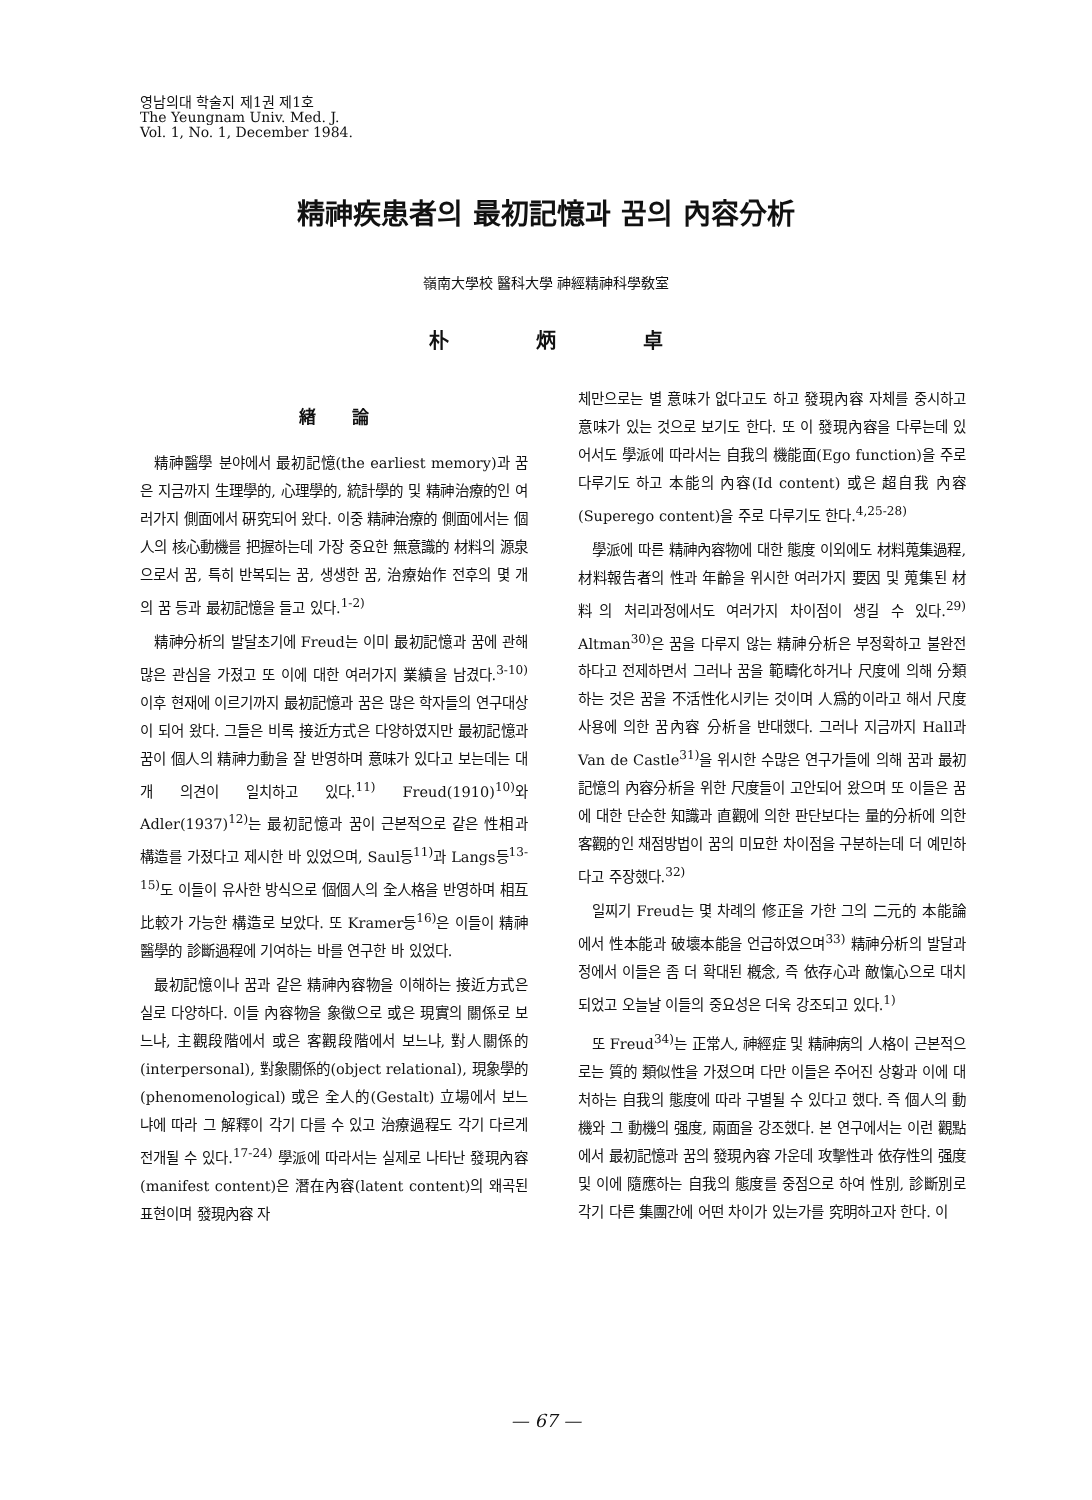영남의대 학술지 제1권 제1호
The Yeungnam Univ. Med. J.
Vol. 1, No. 1, December 1984.
精神疾患者의 最初記憶과 꿈의 內容分析
嶺南大學校 醫科大學 神經精神科學敎室
朴 炳 卓
緖 論
精神醫學 분야에서 最初記憶(the earliest memory)과 꿈은 지금까지 生理學的, 心理學的, 統計學的 및 精神治療的인 여러가지 側面에서 硏究되어 왔다. 이중 精神治療的 側面에서는 個人의 核心動機를 把握하는데 가장 중요한 無意識的 材料의 源泉으로서 꿈, 특히 반복되는 꿈, 생생한 꿈, 治療始作 전후의 몇 개의 꿈 등과 最初記憶을 들고 있다.<sup>1-2)</sup>
精神分析의 발달초기에 Freud는 이미 最初記憶과 꿈에 관해 많은 관심을 가졌고 또 이에 대한 여러가지 業績을 남겼다.<sup>3-10)</sup> 이후 현재에 이르기까지 最初記憶과 꿈은 많은 학자들의 연구대상이 되어 왔다. 그들은 비록 接近方式은 다양하였지만 最初記憶과 꿈이 個人의 精神力動을 잘 반영하며 意味가 있다고 보는데는 대개 의견이 일치하고 있다.<sup>11)</sup> Freud(1910)<sup>10)</sup>와 Adler(1937)<sup>12)</sup>는 最初記憶과 꿈이 근본적으로 같은 性相과 構造를 가졌다고 제시한 바 있었으며, Saul등<sup>11)</sup>과 Langs등<sup>13-15)</sup>도 이들이 유사한 방식으로 個個人의 全人格을 반영하며 相互比較가 가능한 構造로 보았다. 또 Kramer등<sup>16)</sup>은 이들이 精神醫學的 診斷過程에 기여하는 바를 연구한 바 있었다.
最初記憶이나 꿈과 같은 精神內容物을 이해하는 接近方式은 실로 다양하다. 이들 內容物을 象徵으로 或은 現實의 關係로 보느냐, 主觀段階에서 或은 客觀段階에서 보느냐, 對人關係的(interpersonal), 對象關係的(object relational), 現象學的(phenomenological) 或은 全人的(Gestalt) 立場에서 보느냐에 따라 그 解釋이 각기 다를 수 있고 治療過程도 각기 다르게 전개될 수 있다.<sup>17-24)</sup> 學派에 따라서는 실제로 나타난 發現內容(manifest content)은 潛在內容(latent content)의 왜곡된 표현이며 發現內容 자
체만으로는 별 意味가 없다고도 하고 發現內容 자체를 중시하고 意味가 있는 것으로 보기도 한다. 또 이 發現內容을 다루는데 있어서도 學派에 따라서는 自我의 機能面(Ego function)을 주로 다루기도 하고 本能의 內容(Id content) 或은 超自我 內容(Superego content)을 주로 다루기도 한다.<sup>4,25-28)</sup>
學派에 따른 精神內容物에 대한 態度 이외에도 材料蒐集過程, 材料報告者의 性과 年齡을 위시한 여러가지 要因 및 蒐集된 材料의 처리과정에서도 여러가지 차이점이 생길 수 있다.<sup>29)</sup> Altman<sup>30)</sup>은 꿈을 다루지 않는 精神分析은 부정확하고 불완전하다고 전제하면서 그러나 꿈을 範疇化하거나 尺度에 의해 分類하는 것은 꿈을 不活性化시키는 것이며 人爲的이라고 해서 尺度 사용에 의한 꿈內容 分析을 반대했다. 그러나 지금까지 Hall과 Van de Castle<sup>31)</sup>을 위시한 수많은 연구가들에 의해 꿈과 最初記憶의 內容分析을 위한 尺度들이 고안되어 왔으며 또 이들은 꿈에 대한 단순한 知識과 直觀에 의한 판단보다는 量的分析에 의한 客觀的인 채점방법이 꿈의 미묘한 차이점을 구분하는데 더 예민하다고 주장했다.<sup>32)</sup>
일찌기 Freud는 몇 차례의 修正을 가한 그의 二元的 本能論에서 性本能과 破壞本能을 언급하였으며<sup>33)</sup> 精神分析의 발달과정에서 이들은 좀 더 확대된 槪念, 즉 依存心과 敵愾心으로 대치되었고 오늘날 이들의 중요성은 더욱 강조되고 있다.<sup>1)</sup>
또 Freud<sup>34)</sup>는 正常人, 神經症 및 精神病의 人格이 근본적으로는 質的 類似性을 가졌으며 다만 이들은 주어진 상황과 이에 대처하는 自我의 態度에 따라 구별될 수 있다고 했다. 즉 個人의 動機와 그 動機의 强度, 兩面을 강조했다. 본 연구에서는 이런 觀點에서 最初記憶과 꿈의 發現內容 가운데 攻擊性과 依存性의 强度 및 이에 隨應하는 自我의 態度를 중점으로 하여 性別, 診斷別로 각기 다른 集團간에 어떤 차이가 있는가를 究明하고자 한다. 이
— 67 —